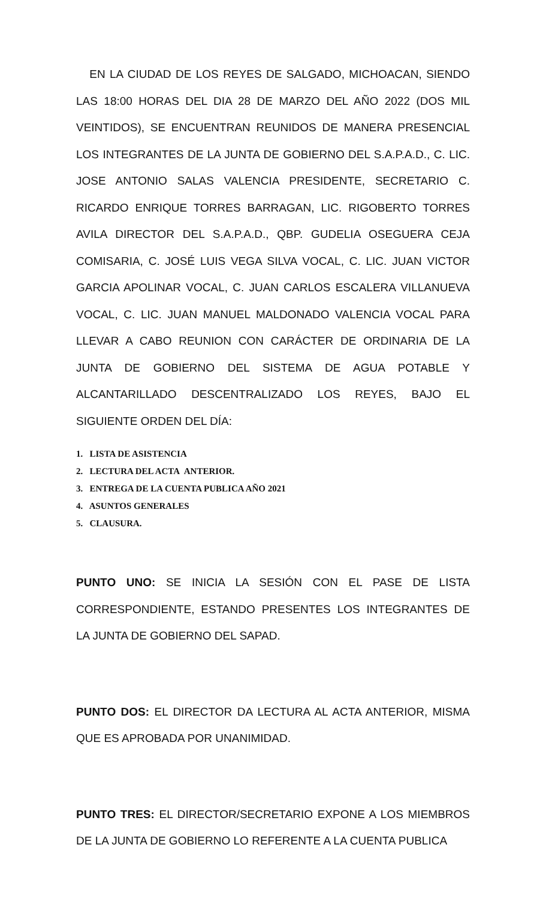EN LA CIUDAD DE LOS REYES DE SALGADO, MICHOACAN, SIENDO LAS 18:00 HORAS DEL DIA 28 DE MARZO DEL AÑO 2022 (DOS MIL VEINTIDOS), SE ENCUENTRAN REUNIDOS DE MANERA PRESENCIAL LOS INTEGRANTES DE LA JUNTA DE GOBIERNO DEL S.A.P.A.D., C. LIC. JOSE ANTONIO SALAS VALENCIA PRESIDENTE, SECRETARIO C. RICARDO ENRIQUE TORRES BARRAGAN, LIC. RIGOBERTO TORRES AVILA DIRECTOR DEL S.A.P.A.D., QBP. GUDELIA OSEGUERA CEJA COMISARIA, C. JOSÉ LUIS VEGA SILVA VOCAL, C. LIC. JUAN VICTOR GARCIA APOLINAR VOCAL, C. JUAN CARLOS ESCALERA VILLANUEVA VOCAL, C. LIC. JUAN MANUEL MALDONADO VALENCIA VOCAL PARA LLEVAR A CABO REUNION CON CARÁCTER DE ORDINARIA DE LA JUNTA DE GOBIERNO DEL SISTEMA DE AGUA POTABLE Y ALCANTARILLADO DESCENTRALIZADO LOS REYES, BAJO EL SIGUIENTE ORDEN DEL DÍA:
1. LISTA DE ASISTENCIA
2. LECTURA DEL ACTA ANTERIOR.
3. ENTREGA DE LA CUENTA PUBLICA AÑO 2021
4. ASUNTOS GENERALES
5. CLAUSURA.
PUNTO UNO: SE INICIA LA SESIÓN CON EL PASE DE LISTA CORRESPONDIENTE, ESTANDO PRESENTES LOS INTEGRANTES DE LA JUNTA DE GOBIERNO DEL SAPAD.
PUNTO DOS: EL DIRECTOR DA LECTURA AL ACTA ANTERIOR, MISMA QUE ES APROBADA POR UNANIMIDAD.
PUNTO TRES: EL DIRECTOR/SECRETARIO EXPONE A LOS MIEMBROS DE LA JUNTA DE GOBIERNO LO REFERENTE A LA CUENTA PUBLICA